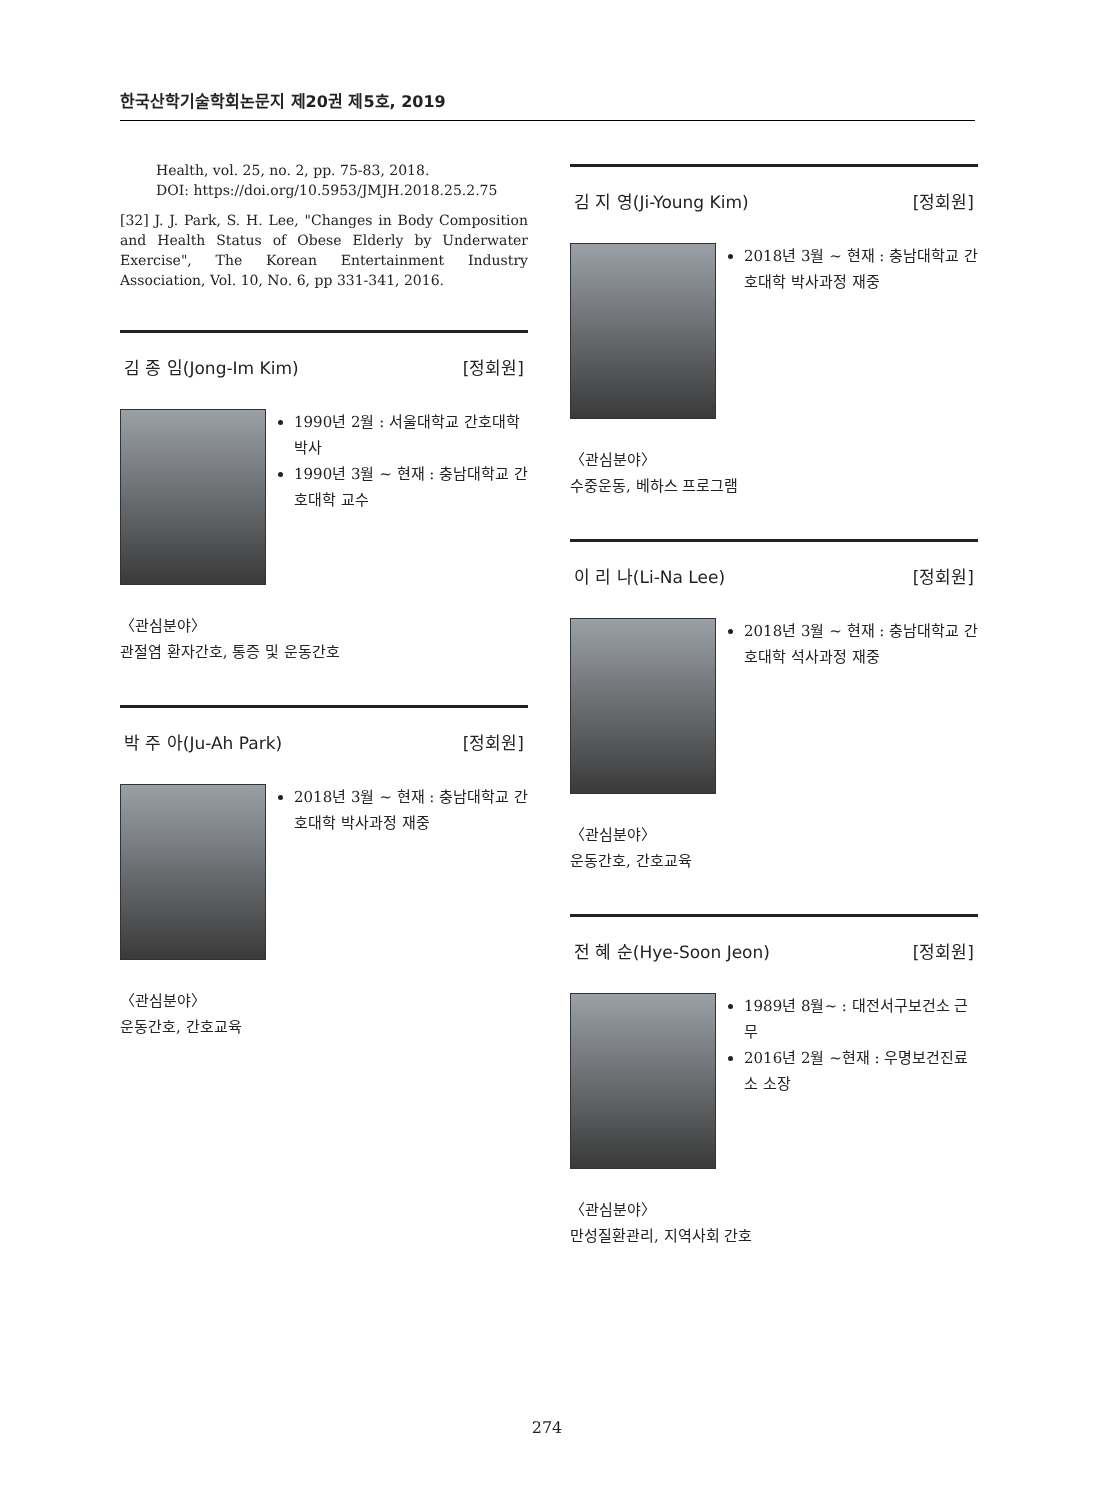한국산학기술학회논문지 제20권 제5호, 2019
Health, vol. 25, no. 2, pp. 75-83, 2018.
DOI: https://doi.org/10.5953/JMJH.2018.25.2.75
[32] J. J. Park, S. H. Lee, "Changes in Body Composition and Health Status of Obese Elderly by Underwater Exercise", The Korean Entertainment Industry Association, Vol. 10, No. 6, pp 331-341, 2016.
김 종 임(Jong-Im Kim) [정회원]
1990년 2월 : 서울대학교 간호대학 박사
1990년 3월 ~ 현재 : 충남대학교 간호대학 교수
〈관심분야〉
관절염 환자간호, 통증 및 운동간호
박 주 아(Ju-Ah Park) [정회원]
2018년 3월 ~ 현재 : 충남대학교 간호대학 박사과정 재중
〈관심분야〉
운동간호, 간호교육
김 지 영(Ji-Young Kim) [정회원]
2018년 3월 ~ 현재 : 충남대학교 간호대학 박사과정 재중
〈관심분야〉
수중운동, 베하스 프로그램
이 리 나(Li-Na Lee) [정회원]
2018년 3월 ~ 현재 : 충남대학교 간호대학 석사과정 재중
〈관심분야〉
운동간호, 간호교육
전 혜 순(Hye-Soon Jeon) [정회원]
1989년 8월~ : 대전서구보건소 근무
2016년 2월 ~현재 : 우명보건진료소 소장
〈관심분야〉
만성질환관리, 지역사회 간호
274